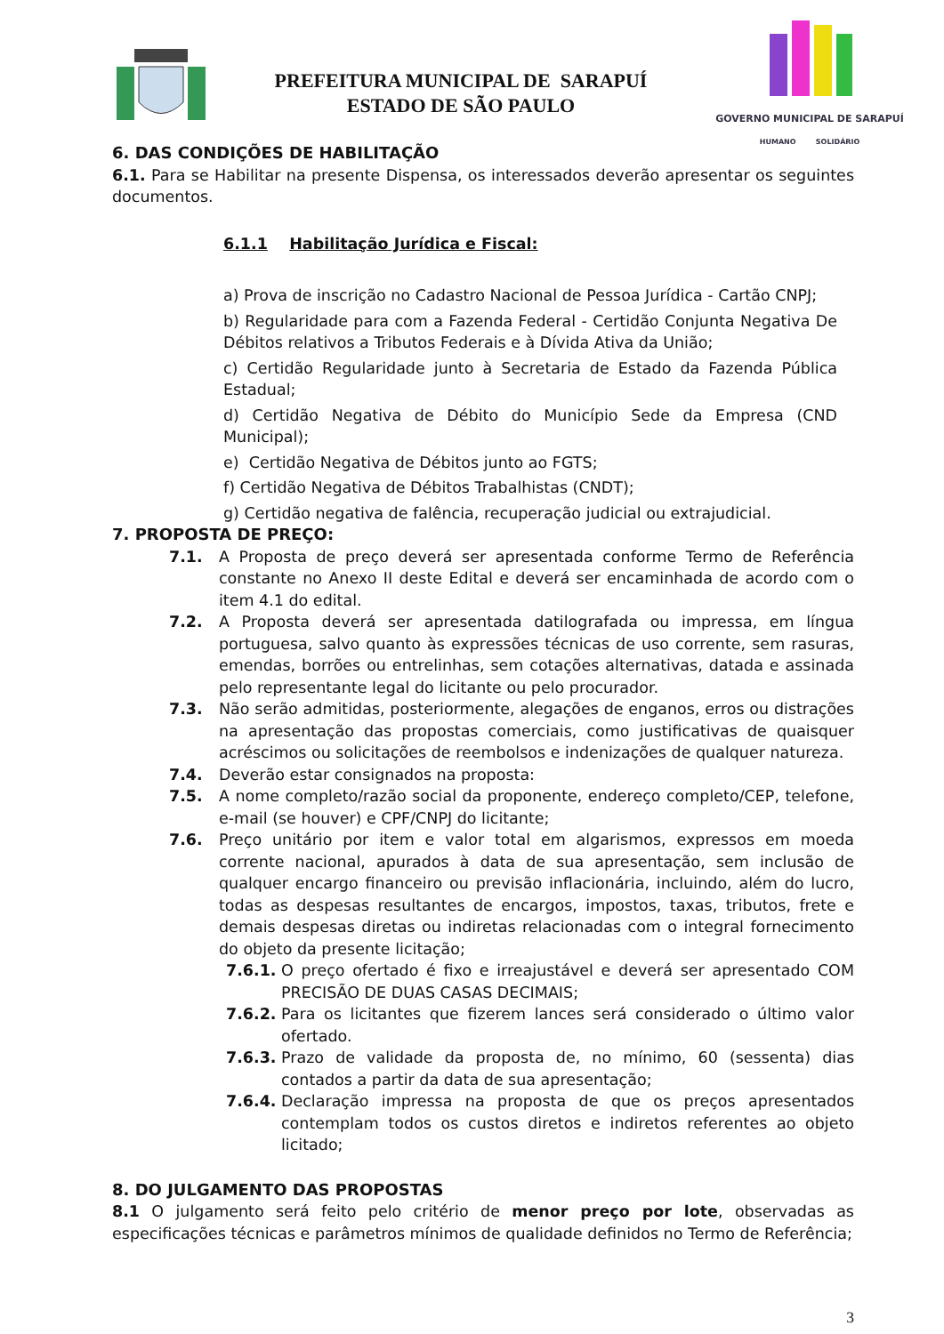PREFEITURA MUNICIPAL DE SARAPUÍ
ESTADO DE SÃO PAULO
GOVERNO MUNICIPAL DE SARAPUÍ
HUMANO SOLIDÁRIO
6. DAS CONDIÇÕES DE HABILITAÇÃO
6.1. Para se Habilitar na presente Dispensa, os interessados deverão apresentar os seguintes documentos.
6.1.1 Habilitação Jurídica e Fiscal:
a) Prova de inscrição no Cadastro Nacional de Pessoa Jurídica - Cartão CNPJ;
b) Regularidade para com a Fazenda Federal - Certidão Conjunta Negativa De Débitos relativos a Tributos Federais e à Dívida Ativa da União;
c) Certidão Regularidade junto à Secretaria de Estado da Fazenda Pública Estadual;
d) Certidão Negativa de Débito do Município Sede da Empresa (CND Municipal);
e) Certidão Negativa de Débitos junto ao FGTS;
f) Certidão Negativa de Débitos Trabalhistas (CNDT);
g) Certidão negativa de falência, recuperação judicial ou extrajudicial.
7. PROPOSTA DE PREÇO:
7.1. A Proposta de preço deverá ser apresentada conforme Termo de Referência constante no Anexo II deste Edital e deverá ser encaminhada de acordo com o item 4.1 do edital.
7.2. A Proposta deverá ser apresentada datilografada ou impressa, em língua portuguesa, salvo quanto às expressões técnicas de uso corrente, sem rasuras, emendas, borrões ou entrelinhas, sem cotações alternativas, datada e assinada pelo representante legal do licitante ou pelo procurador.
7.3. Não serão admitidas, posteriormente, alegações de enganos, erros ou distrações na apresentação das propostas comerciais, como justificativas de quaisquer acréscimos ou solicitações de reembolsos e indenizações de qualquer natureza.
7.4. Deverão estar consignados na proposta:
7.5. A nome completo/razão social da proponente, endereço completo/CEP, telefone, e-mail (se houver) e CPF/CNPJ do licitante;
7.6. Preço unitário por item e valor total em algarismos, expressos em moeda corrente nacional, apurados à data de sua apresentação, sem inclusão de qualquer encargo financeiro ou previsão inflacionária, incluindo, além do lucro, todas as despesas resultantes de encargos, impostos, taxas, tributos, frete e demais despesas diretas ou indiretas relacionadas com o integral fornecimento do objeto da presente licitação;
7.6.1.
O preço ofertado é fixo e irreajustável e deverá ser apresentado COM PRECISÃO DE DUAS CASAS DECIMAIS;
7.6.2.
Para os licitantes que fizerem lances será considerado o último valor ofertado.
7.6.3.
Prazo de validade da proposta de, no mínimo, 60 (sessenta) dias contados a partir da data de sua apresentação;
7.6.4.
Declaração impressa na proposta de que os preços apresentados contemplam todos os custos diretos e indiretos referentes ao objeto licitado;
8. DO JULGAMENTO DAS PROPOSTAS
8.1 O julgamento será feito pelo critério de menor preço por lote, observadas as especificações técnicas e parâmetros mínimos de qualidade definidos no Termo de Referência;
3